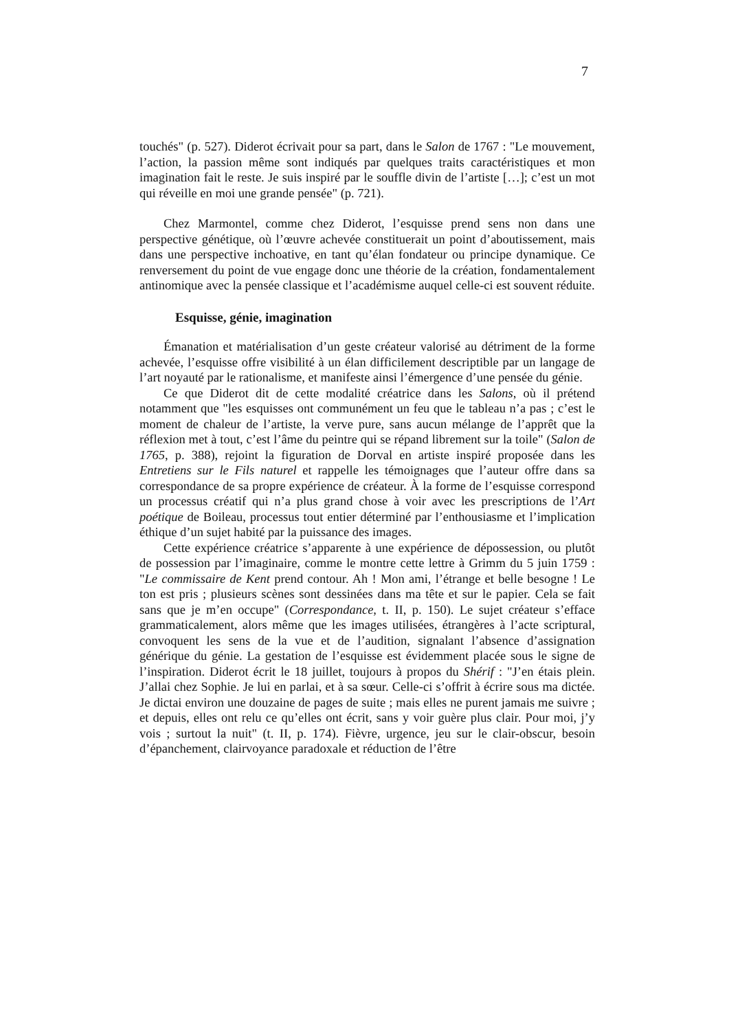7
touchés" (p. 527). Diderot écrivait pour sa part, dans le Salon de 1767 : "Le mouvement, l’action, la passion même sont indiqués par quelques traits caractéristiques et mon imagination fait le reste. Je suis inspiré par le souffle divin de l’artiste […]; c’est un mot qui réveille en moi une grande pensée" (p. 721).
Chez Marmontel, comme chez Diderot, l’esquisse prend sens non dans une perspective génétique, où l’œuvre achevée constituerait un point d’aboutissement, mais dans une perspective inchoative, en tant qu’élan fondateur ou principe dynamique. Ce renversement du point de vue engage donc une théorie de la création, fondamentalement antinomique avec la pensée classique et l’académisme auquel celle-ci est souvent réduite.
Esquisse, génie, imagination
Émanation et matérialisation d’un geste créateur valorisé au détriment de la forme achevée, l’esquisse offre visibilité à un élan difficilement descriptible par un langage de l’art noyauté par le rationalisme, et manifeste ainsi l’émergence d’une pensée du génie.
Ce que Diderot dit de cette modalité créatrice dans les Salons, où il prétend notamment que "les esquisses ont communément un feu que le tableau n’a pas ; c’est le moment de chaleur de l’artiste, la verve pure, sans aucun mélange de l’apprêt que la réflexion met à tout, c’est l’âme du peintre qui se répand librement sur la toile" (Salon de 1765, p. 388), rejoint la figuration de Dorval en artiste inspiré proposée dans les Entretiens sur le Fils naturel et rappelle les témoignages que l’auteur offre dans sa correspondance de sa propre expérience de créateur. À la forme de l’esquisse correspond un processus créatif qui n’a plus grand chose à voir avec les prescriptions de l’Art poétique de Boileau, processus tout entier déterminé par l’enthousiasme et l’implication éthique d’un sujet habité par la puissance des images.
Cette expérience créatrice s’apparente à une expérience de dépossession, ou plutôt de possession par l’imaginaire, comme le montre cette lettre à Grimm du 5 juin 1759 : "Le commissaire de Kent prend contour. Ah ! Mon ami, l’étrange et belle besogne ! Le ton est pris ; plusieurs scènes sont dessinées dans ma tête et sur le papier. Cela se fait sans que je m’en occupe" (Correspondance, t. II, p. 150). Le sujet créateur s’efface grammaticalement, alors même que les images utilisées, étrangères à l’acte scriptural, convoquent les sens de la vue et de l’audition, signalant l’absence d’assignation générique du génie. La gestation de l’esquisse est évidemment placée sous le signe de l’inspiration. Diderot écrit le 18 juillet, toujours à propos du Shérif : "J’en étais plein. J’allai chez Sophie. Je lui en parlai, et à sa sœur. Celle-ci s’offrit à écrire sous ma dictée. Je dictai environ une douzaine de pages de suite ; mais elles ne purent jamais me suivre ; et depuis, elles ont relu ce qu’elles ont écrit, sans y voir guère plus clair. Pour moi, j’y vois ; surtout la nuit" (t. II, p. 174). Fièvre, urgence, jeu sur le clair-obscur, besoin d’épanchement, clairvoyance paradoxale et réduction de l’être